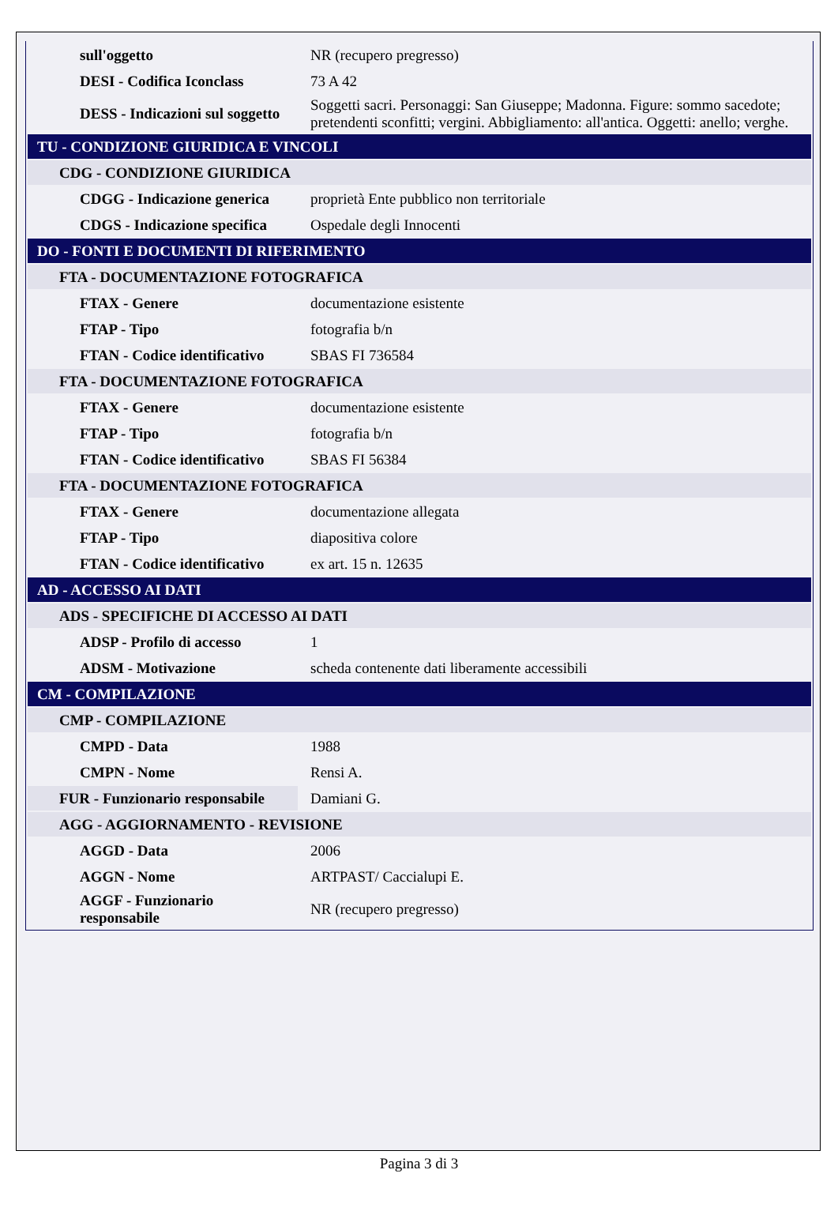| sull'oggetto | NR (recupero pregresso) |
| DESI - Codifica Iconclass | 73 A 42 |
| DESS - Indicazioni sul soggetto | Soggetti sacri. Personaggi: San Giuseppe; Madonna. Figure: sommo sacedote; pretendenti sconfitti; vergini. Abbigliamento: all'antica. Oggetti: anello; verghe. |
| TU - CONDIZIONE GIURIDICA E VINCOLI | |
| CDG - CONDIZIONE GIURIDICA | |
| CDGG - Indicazione generica | proprietà Ente pubblico non territoriale |
| CDGS - Indicazione specifica | Ospedale degli Innocenti |
| DO - FONTI E DOCUMENTI DI RIFERIMENTO | |
| FTA - DOCUMENTAZIONE FOTOGRAFICA | |
| FTAX - Genere | documentazione esistente |
| FTAP - Tipo | fotografia b/n |
| FTAN - Codice identificativo | SBAS FI 736584 |
| FTA - DOCUMENTAZIONE FOTOGRAFICA | |
| FTAX - Genere | documentazione esistente |
| FTAP - Tipo | fotografia b/n |
| FTAN - Codice identificativo | SBAS FI 56384 |
| FTA - DOCUMENTAZIONE FOTOGRAFICA | |
| FTAX - Genere | documentazione allegata |
| FTAP - Tipo | diapositiva colore |
| FTAN - Codice identificativo | ex art. 15 n. 12635 |
| AD - ACCESSO AI DATI | |
| ADS - SPECIFICHE DI ACCESSO AI DATI | |
| ADSP - Profilo di accesso | 1 |
| ADSM - Motivazione | scheda contenente dati liberamente accessibili |
| CM - COMPILAZIONE | |
| CMP - COMPILAZIONE | |
| CMPD - Data | 1988 |
| CMPN - Nome | Rensi A. |
| FUR - Funzionario responsabile | Damiani G. |
| AGG - AGGIORNAMENTO - REVISIONE | |
| AGGD - Data | 2006 |
| AGGN - Nome | ARTPAST/ Caccialupi E. |
| AGGF - Funzionario responsabile | NR (recupero pregresso) |
Pagina 3 di 3